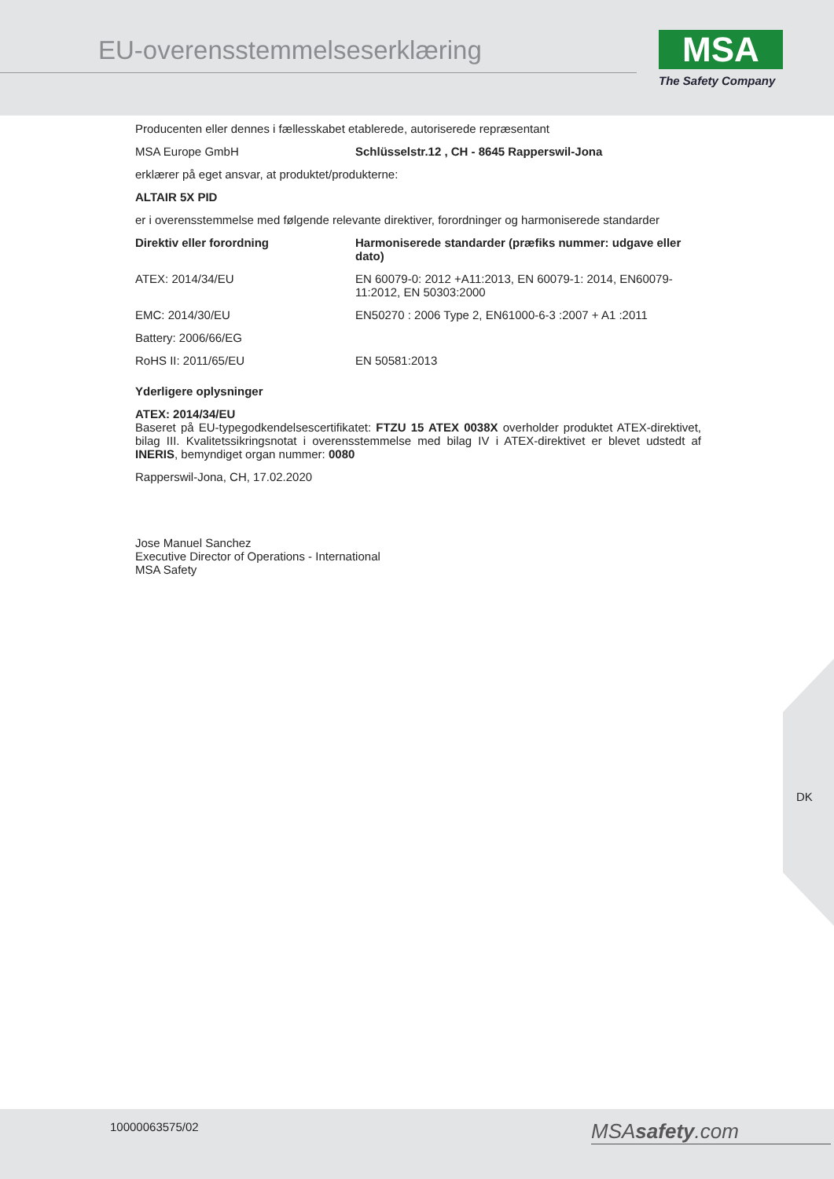EU-overensstemmelseserklæring
MSA
The Safety Company
Producenten eller dennes i fællesskabet etablerede, autoriserede repræsentant
| MSA Europe GmbH | Schlüsselstr.12 , CH - 8645 Rapperswil-Jona |
erklærer på eget ansvar, at produktet/produkterne:
ALTAIR 5X PID
er i overensstemmelse med følgende relevante direktiver, forordninger og harmoniserede standarder
| Direktiv eller forordning | Harmoniserede standarder (præfiks nummer: udgave eller dato) |
| --- | --- |
| ATEX: 2014/34/EU | EN 60079-0: 2012 +A11:2013, EN 60079-1: 2014, EN60079-11:2012, EN 50303:2000 |
| EMC: 2014/30/EU | EN50270 : 2006 Type 2, EN61000-6-3 :2007 + A1 :2011 |
| Battery: 2006/66/EG | |
| RoHS II: 2011/65/EU | EN 50581:2013 |
Yderligere oplysninger
ATEX: 2014/34/EU
Baseret på EU-typegodkendelsescertifikatet: FTZU 15 ATEX 0038X overholder produktet ATEX-direktivet, bilag III. Kvalitetssikringsnotat i overensstemmelse med bilag IV i ATEX-direktivet er blevet udstedt af INERIS, bemyndiget organ nummer: 0080
Rapperswil-Jona, CH, 17.02.2020
Jose Manuel Sanchez
Executive Director of Operations - International
MSA Safety
DK
10000063575/02 MSAsafety.com